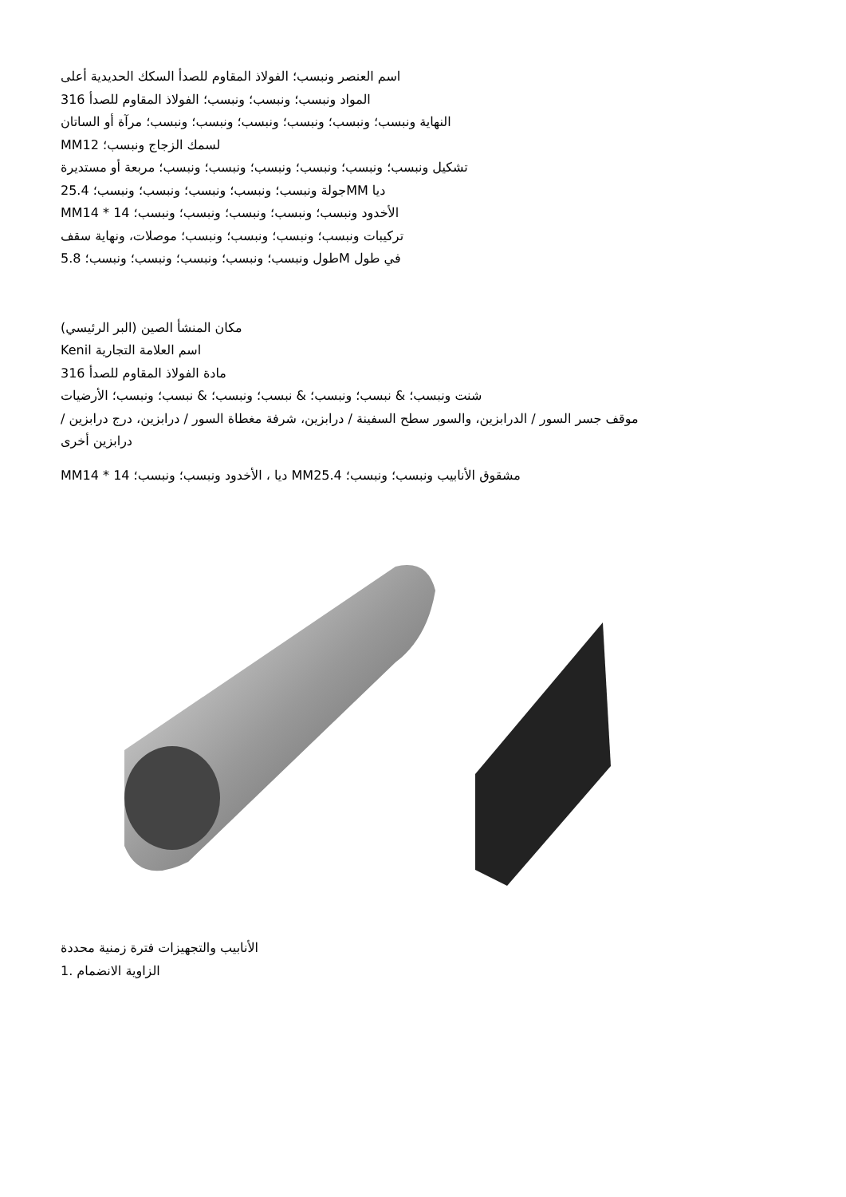اسم العنصر ونبسب؛ الفولاذ المقاوم للصدأ السكك الحديدية أعلى
المواد ونبسب؛ ونبسب؛ ونبسب؛ الفولاذ المقاوم للصدأ 316
النهاية ونبسب؛ ونبسب؛ ونبسب؛ ونبسب؛ ونبسب؛ ونبسب؛ مرآة أو الساتان
MMلسمك الزجاج ونبسب؛ 12
تشكيل ونبسب؛ ونبسب؛ ونبسب؛ ونبسب؛ ونبسب؛ ونبسب؛ مربعة أو مستديرة
ديا MMجولة ونبسب؛ ونبسب؛ ونبسب؛ ونبسب؛ ونبسب؛ 25.4
MMالأخدود ونبسب؛ ونبسب؛ ونبسب؛ ونبسب؛ ونبسب؛ 14 * 14
تركيبات ونبسب؛ ونبسب؛ ونبسب؛ ونبسب؛ موصلات، ونهاية سقف
في طول Mطول ونبسب؛ ونبسب؛ ونبسب؛ ونبسب؛ ونبسب؛ 5.8
مكان المنشأ الصين (البر الرئيسي)
Kenil اسم العلامة التجارية
مادة الفولاذ المقاوم للصدأ 316
شنت ونبسب؛ & نبسب؛ ونبسب؛ & نبسب؛ ونبسب؛ & نبسب؛ ونبسب؛ الأرضيات
موقف جسر السور / الدرابزين، والسور سطح السفينة / درابزين، شرفة مغطاة السور / درابزين، درج درابزين /
درابزين أخرى
MMديا ، الأخدود ونبسب؛ ونبسب؛ 14 * 14 MMمشقوق الأنابيب ونبسب؛ ونبسب؛ 25.4
الأنابيب والتجهيزات فترة زمنية محددة
الزاوية الانضمام .1